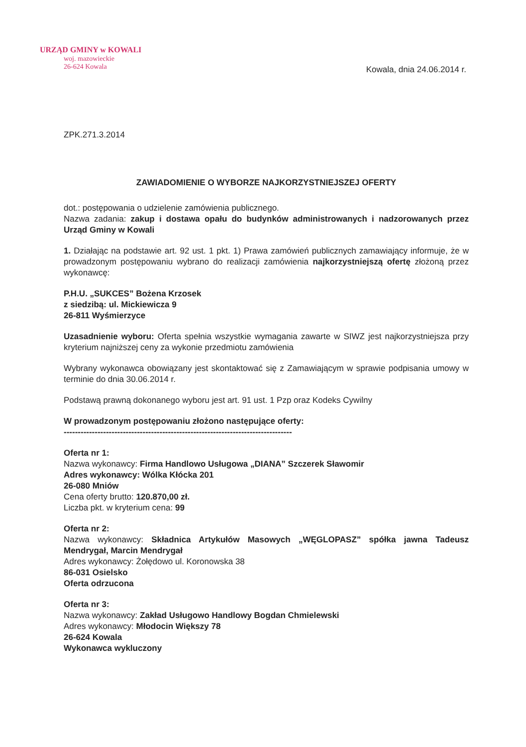URZĄD GMINY w KOWALI
woj. mazowieckie
26-624 Kowala
Kowala, dnia 24.06.2014 r.
ZPK.271.3.2014
ZAWIADOMIENIE O WYBORZE NAJKORZYSTNIEJSZEJ OFERTY
dot.: postępowania o udzielenie zamówienia publicznego.
Nazwa zadania: zakup i dostawa opału do budynków administrowanych i nadzorowanych przez Urząd Gminy w Kowali
1. Działając na podstawie art. 92 ust. 1 pkt. 1) Prawa zamówień publicznych zamawiający informuje, że w prowadzonym postępowaniu wybrano do realizacji zamówienia najkorzystniejszą ofertę złożoną przez wykonawcę:
P.H.U. „SUKCES” Bożena Krzosek
z siedzibą: ul. Mickiewicza 9
26-811 Wyśmierzyce
Uzasadnienie wyboru: Oferta spełnia wszystkie wymagania zawarte w SIWZ jest najkorzystniejsza przy kryterium najniższej ceny za wykonie przedmiotu zamówienia
Wybrany wykonawca obowiązany jest skontaktować się z Zamawiającym w sprawie podpisania umowy w terminie do dnia 30.06.2014 r.
Podstawą prawną dokonanego wyboru jest art. 91 ust. 1 Pzp oraz Kodeks Cywilny
W prowadzonym postępowaniu złożono następujące oferty:
---------------------------------------------------------------------------------
Oferta nr 1:
Nazwa wykonawcy: Firma Handlowo Usługowa „DIANA” Szczerek Sławomir
Adres wykonawcy: Wólka Kłócka 201
26-080 Mniów
Cena oferty brutto: 120.870,00 zł.
Liczba pkt. w kryterium cena: 99
Oferta nr 2:
Nazwa wykonawcy: Składnica Artykułów Masowych „WĘGLOPASZ” spółka jawna Tadeusz Mendrygał, Marcin Mendrygał
Adres wykonawcy: Żołędowo ul. Koronowska 38
86-031 Osielsko
Oferta odrzucona
Oferta nr 3:
Nazwa wykonawcy: Zakład Usługowo Handlowy Bogdan Chmielewski
Adres wykonawcy: Młodocin Większy 78
26-624 Kowala
Wykonawca wykluczony